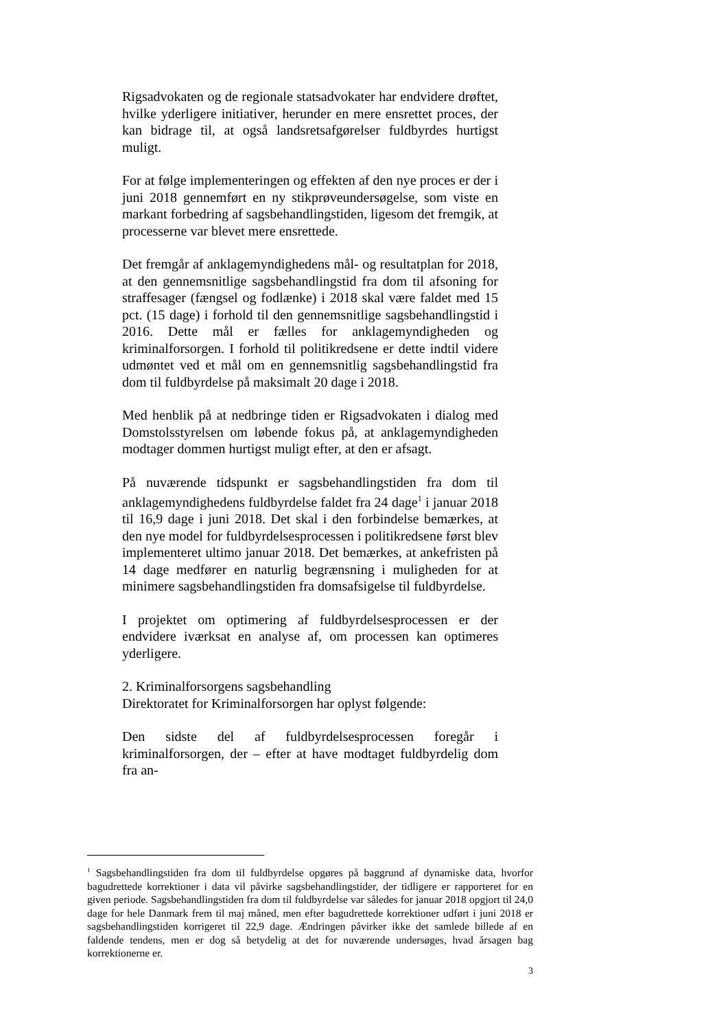Rigsadvokaten og de regionale statsadvokater har endvidere drøftet, hvilke yderligere initiativer, herunder en mere ensrettet proces, der kan bidrage til, at også landsretsafgørelser fuldbyrdes hurtigst muligt.
For at følge implementeringen og effekten af den nye proces er der i juni 2018 gennemført en ny stikprøveundersøgelse, som viste en markant forbedring af sagsbehandlingstiden, ligesom det fremgik, at processerne var blevet mere ensrettede.
Det fremgår af anklagemyndighedens mål- og resultatplan for 2018, at den gennemsnitlige sagsbehandlingstid fra dom til afsoning for straffesager (fængsel og fodlænke) i 2018 skal være faldet med 15 pct. (15 dage) i forhold til den gennemsnitlige sagsbehandlingstid i 2016. Dette mål er fælles for anklagemyndigheden og kriminalforsorgen. I forhold til politikredsene er dette indtil videre udmøntet ved et mål om en gennemsnitlig sagsbehandlingstid fra dom til fuldbyrdelse på maksimalt 20 dage i 2018.
Med henblik på at nedbringe tiden er Rigsadvokaten i dialog med Domstolsstyrelsen om løbende fokus på, at anklagemyndigheden modtager dommen hurtigst muligt efter, at den er afsagt.
På nuværende tidspunkt er sagsbehandlingstiden fra dom til anklagemyndighedens fuldbyrdelse faldet fra 24 dage<sup>1</sup> i januar 2018 til 16,9 dage i juni 2018. Det skal i den forbindelse bemærkes, at den nye model for fuldbyrdelsesprocessen i politikredsene først blev implementeret ultimo januar 2018. Det bemærkes, at ankefristen på 14 dage medfører en naturlig begrænsning i muligheden for at minimere sagsbehandlingstiden fra domsafsigelse til fuldbyrdelse.
I projektet om optimering af fuldbyrdelsesprocessen er der endvidere iværksat en analyse af, om processen kan optimeres yderligere.
2. Kriminalforsorgens sagsbehandling
Direktoratet for Kriminalforsorgen har oplyst følgende:
Den sidste del af fuldbyrdelsesprocessen foregår i kriminalforsorgen, der – efter at have modtaget fuldbyrdelig dom fra an-
<sup>1</sup> Sagsbehandlingstiden fra dom til fuldbyrdelse opgøres på baggrund af dynamiske data, hvorfor bagudrettede korrektioner i data vil påvirke sagsbehandlingstider, der tidligere er rapporteret for en given periode. Sagsbehandlingstiden fra dom til fuldbyrdelse var således for januar 2018 opgjort til 24,0 dage for hele Danmark frem til maj måned, men efter bagudrettede korrektioner udført i juni 2018 er sagsbehandlingstiden korrigeret til 22,9 dage. Ændringen påvirker ikke det samlede billede af en faldende tendens, men er dog så betydelig at det for nuværende undersøges, hvad årsagen bag korrektionerne er.
3